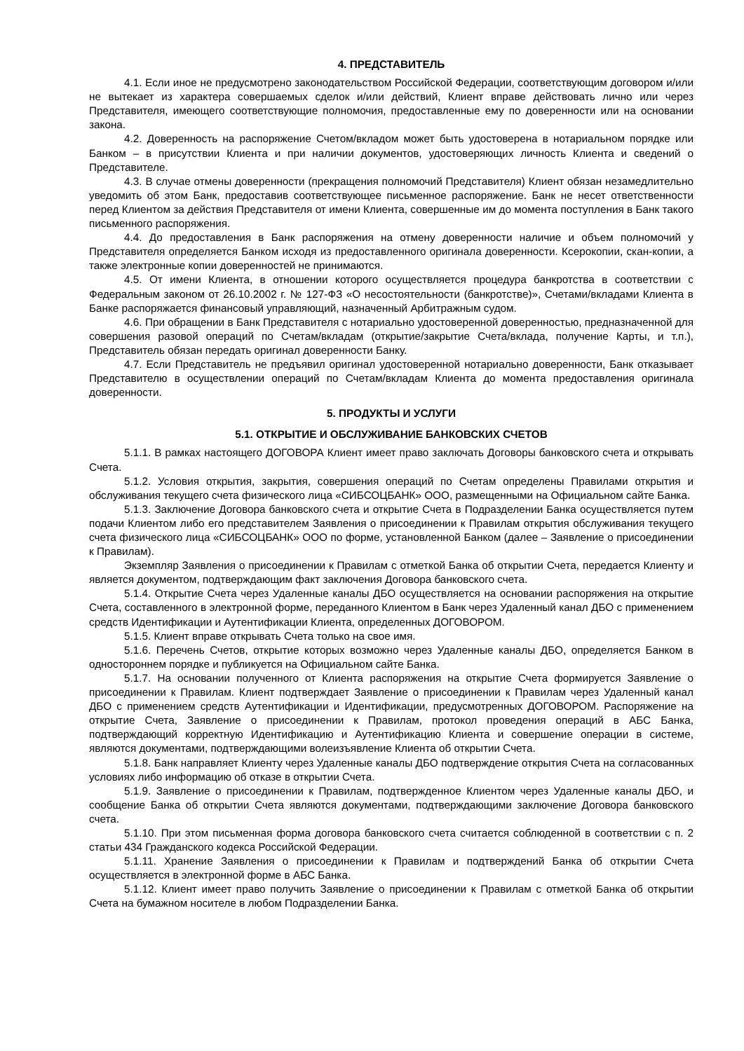4. ПРЕДСТАВИТЕЛЬ
4.1. Если иное не предусмотрено законодательством Российской Федерации, соответствующим договором и/или не вытекает из характера совершаемых сделок и/или действий, Клиент вправе действовать лично или через Представителя, имеющего соответствующие полномочия, предоставленные ему по доверенности или на основании закона.
4.2. Доверенность на распоряжение Счетом/вкладом может быть удостоверена в нотариальном порядке или Банком – в присутствии Клиента и при наличии документов, удостоверяющих личность Клиента и сведений о Представителе.
4.3. В случае отмены доверенности (прекращения полномочий Представителя) Клиент обязан незамедлительно уведомить об этом Банк, предоставив соответствующее письменное распоряжение. Банк не несет ответственности перед Клиентом за действия Представителя от имени Клиента, совершенные им до момента поступления в Банк такого письменного распоряжения.
4.4. До предоставления в Банк распоряжения на отмену доверенности наличие и объем полномочий у Представителя определяется Банком исходя из предоставленного оригинала доверенности. Ксерокопии, скан-копии, а также электронные копии доверенностей не принимаются.
4.5. От имени Клиента, в отношении которого осуществляется процедура банкротства в соответствии с Федеральным законом от 26.10.2002 г. № 127-ФЗ «О несостоятельности (банкротстве)», Счетами/вкладами Клиента в Банке распоряжается финансовый управляющий, назначенный Арбитражным судом.
4.6. При обращении в Банк Представителя с нотариально удостоверенной доверенностью, предназначенной для совершения разовой операций по Счетам/вкладам (открытие/закрытие Счета/вклада, получение Карты, и т.п.), Представитель обязан передать оригинал доверенности Банку.
4.7. Если Представитель не предъявил оригинал удостоверенной нотариально доверенности, Банк отказывает Представителю в осуществлении операций по Счетам/вкладам Клиента до момента предоставления оригинала доверенности.
5. ПРОДУКТЫ И УСЛУГИ
5.1. ОТКРЫТИЕ И ОБСЛУЖИВАНИЕ БАНКОВСКИХ СЧЕТОВ
5.1.1. В рамках настоящего ДОГОВОРА Клиент имеет право заключать Договоры банковского счета и открывать Счета.
5.1.2. Условия открытия, закрытия, совершения операций по Счетам определены Правилами открытия и обслуживания текущего счета физического лица «СИБСОЦБАНК» ООО, размещенными на Официальном сайте Банка.
5.1.3. Заключение Договора банковского счета и открытие Счета в Подразделении Банка осуществляется путем подачи Клиентом либо его представителем Заявления о присоединении к Правилам открытия обслуживания текущего счета физического лица «СИБСОЦБАНК» ООО по форме, установленной Банком (далее – Заявление о присоединении к Правилам).
Экземпляр Заявления о присоединении к Правилам с отметкой Банка об открытии Счета, передается Клиенту и является документом, подтверждающим факт заключения Договора банковского счета.
5.1.4. Открытие Счета через Удаленные каналы ДБО осуществляется на основании распоряжения на открытие Счета, составленного в электронной форме, переданного Клиентом в Банк через Удаленный канал ДБО с применением средств Идентификации и Аутентификации Клиента, определенных ДОГОВОРОМ.
5.1.5. Клиент вправе открывать Счета только на свое имя.
5.1.6. Перечень Счетов, открытие которых возможно через Удаленные каналы ДБО, определяется Банком в одностороннем порядке и публикуется на Официальном сайте Банка.
5.1.7. На основании полученного от Клиента распоряжения на открытие Счета формируется Заявление о присоединении к Правилам. Клиент подтверждает Заявление о присоединении к Правилам через Удаленный канал ДБО с применением средств Аутентификации и Идентификации, предусмотренных ДОГОВОРОМ. Распоряжение на открытие Счета, Заявление о присоединении к Правилам, протокол проведения операций в АБС Банка, подтверждающий корректную Идентификацию и Аутентификацию Клиента и совершение операции в системе, являются документами, подтверждающими волеизъявление Клиента об открытии Счета.
5.1.8. Банк направляет Клиенту через Удаленные каналы ДБО подтверждение открытия Счета на согласованных условиях либо информацию об отказе в открытии Счета.
5.1.9. Заявление о присоединении к Правилам, подтвержденное Клиентом через Удаленные каналы ДБО, и сообщение Банка об открытии Счета являются документами, подтверждающими заключение Договора банковского счета.
5.1.10. При этом письменная форма договора банковского счета считается соблюденной в соответствии с п. 2 статьи 434 Гражданского кодекса Российской Федерации.
5.1.11. Хранение Заявления о присоединении к Правилам и подтверждений Банка об открытии Счета осуществляется в электронной форме в АБС Банка.
5.1.12. Клиент имеет право получить Заявление о присоединении к Правилам с отметкой Банка об открытии Счета на бумажном носителе в любом Подразделении Банка.